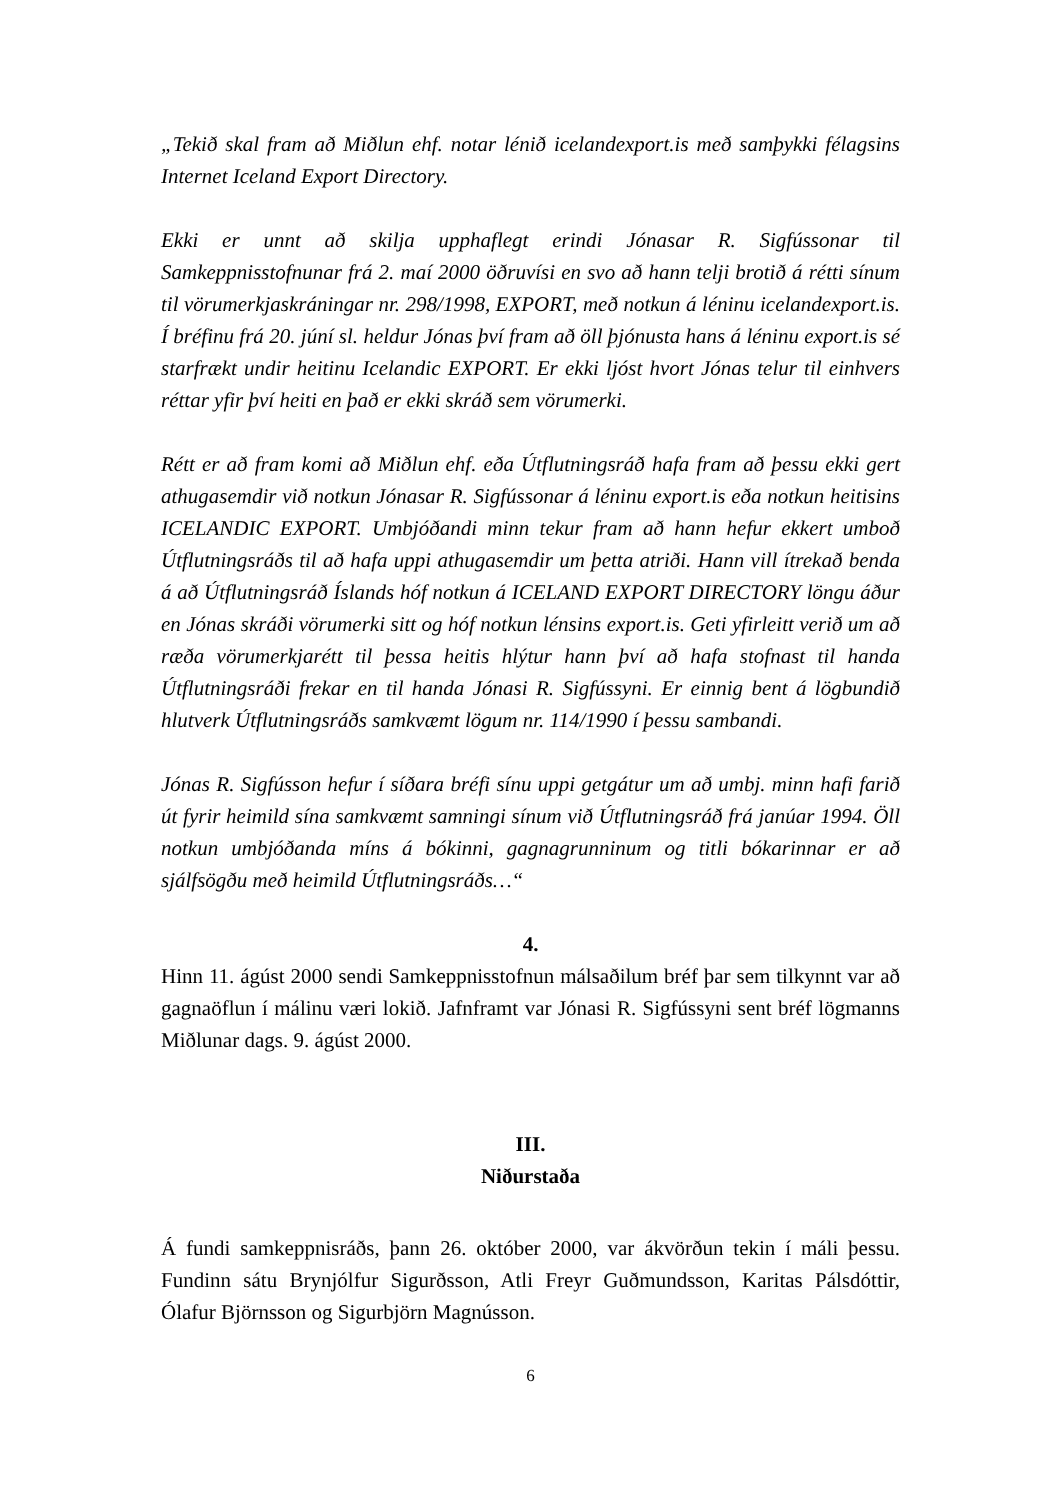„Tekið skal fram að Miðlun ehf. notar lénið icelandexport.is með samþykki félagsins Internet Iceland Export Directory.
Ekki er unnt að skilja upphaflegt erindi Jónasar R. Sigfússonar til Samkeppnisstofnunar frá 2. maí 2000 öðruvísi en svo að hann telji brotið á rétti sínum til vörumerkjaskráningar nr. 298/1998, EXPORT, með notkun á léninu icelandexport.is. Í bréfinu frá 20. júní sl. heldur Jónas því fram að öll þjónusta hans á léninu export.is sé starfrækt undir heitinu Icelandic EXPORT. Er ekki ljóst hvort Jónas telur til einhvers réttar yfir því heiti en það er ekki skráð sem vörumerki.
Rétt er að fram komi að Miðlun ehf. eða Útflutningsráð hafa fram að þessu ekki gert athugasemdir við notkun Jónasar R. Sigfússonar á léninu export.is eða notkun heitisins ICELANDIC EXPORT. Umbjóðandi minn tekur fram að hann hefur ekkert umboð Útflutningsráðs til að hafa uppi athugasemdir um þetta atriði. Hann vill ítrekað benda á að Útflutningsráð Íslands hóf notkun á ICELAND EXPORT DIRECTORY löngu áður en Jónas skráði vörumerki sitt og hóf notkun lénsins export.is. Geti yfirleitt verið um að ræða vörumerkjarétt til þessa heitis hlýtur hann því að hafa stofnast til handa Útflutningsráði frekar en til handa Jónasi R. Sigfússyni. Er einnig bent á lögbundið hlutverk Útflutningsráðs samkvæmt lögum nr. 114/1990 í þessu sambandi.
Jónas R. Sigfússon hefur í síðara bréfi sínu uppi getgátur um að umbj. minn hafi farið út fyrir heimild sína samkvæmt samningi sínum við Útflutningsráð frá janúar 1994. Öll notkun umbjóðanda míns á bókinni, gagnagrunninum og titli bókarinnar er að sjálfsögðu með heimild Útflutningsráðs…“
4.
Hinn 11. ágúst 2000 sendi Samkeppnisstofnun málsaðilum bréf þar sem tilkynnt var að gagnaöflun í málinu væri lokið. Jafnframt var Jónasi R. Sigfússyni sent bréf lögmanns Miðlunar dags. 9. ágúst 2000.
III.
Niðurstaða
Á fundi samkeppnisráðs, þann 26. október 2000, var ákvörðun tekin í máli þessu. Fundinn sátu Brynjólfur Sigurðsson, Atli Freyr Guðmundsson, Karitas Pálsdóttir, Ólafur Björnsson og Sigurbjörn Magnússon.
6